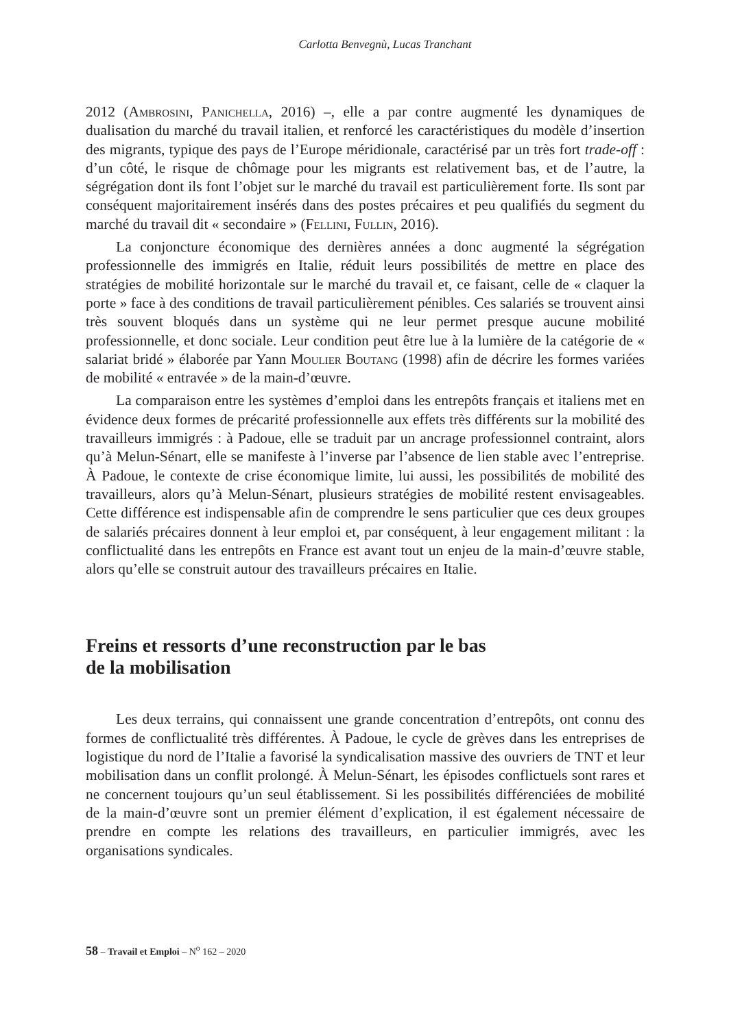Carlotta Benvegnù, Lucas Tranchant
2012 (Ambrosini, Panichella, 2016) –, elle a par contre augmenté les dynamiques de dualisation du marché du travail italien, et renforcé les caractéristiques du modèle d’insertion des migrants, typique des pays de l’Europe méridionale, caractérisé par un très fort trade-off : d’un côté, le risque de chômage pour les migrants est relativement bas, et de l’autre, la ségrégation dont ils font l’objet sur le marché du travail est particulièrement forte. Ils sont par conséquent majoritairement insérés dans des postes précaires et peu qualifiés du segment du marché du travail dit « secondaire » (Fellini, Fullin, 2016).
La conjoncture économique des dernières années a donc augmenté la ségrégation professionnelle des immigrés en Italie, réduit leurs possibilités de mettre en place des stratégies de mobilité horizontale sur le marché du travail et, ce faisant, celle de « claquer la porte » face à des conditions de travail particulièrement pénibles. Ces salariés se trouvent ainsi très souvent bloqués dans un système qui ne leur permet presque aucune mobilité professionnelle, et donc sociale. Leur condition peut être lue à la lumière de la catégorie de « salariat bridé » élaborée par Yann Moulier Boutang (1998) afin de décrire les formes variées de mobilité « entravée » de la main-d’œuvre.
La comparaison entre les systèmes d’emploi dans les entrepôts français et italiens met en évidence deux formes de précarité professionnelle aux effets très différents sur la mobilité des travailleurs immigrés : à Padoue, elle se traduit par un ancrage professionnel contraint, alors qu’à Melun-Sénart, elle se manifeste à l’inverse par l’absence de lien stable avec l’entreprise. À Padoue, le contexte de crise économique limite, lui aussi, les possibilités de mobilité des travailleurs, alors qu’à Melun-Sénart, plusieurs stratégies de mobilité restent envisageables. Cette différence est indispensable afin de comprendre le sens particulier que ces deux groupes de salariés précaires donnent à leur emploi et, par conséquent, à leur engagement militant : la conflictualité dans les entrepôts en France est avant tout un enjeu de la main-d’œuvre stable, alors qu’elle se construit autour des travailleurs précaires en Italie.
Freins et ressorts d’une reconstruction par le bas
de la mobilisation
Les deux terrains, qui connaissent une grande concentration d’entrepôts, ont connu des formes de conflictualité très différentes. À Padoue, le cycle de grèves dans les entreprises de logistique du nord de l’Italie a favorisé la syndicalisation massive des ouvriers de TNT et leur mobilisation dans un conflit prolongé. À Melun-Sénart, les épisodes conflictuels sont rares et ne concernent toujours qu’un seul établissement. Si les possibilités différenciées de mobilité de la main-d’œuvre sont un premier élément d’explication, il est également nécessaire de prendre en compte les relations des travailleurs, en particulier immigrés, avec les organisations syndicales.
58 – Travail et Emploi – N<sup>o</sup> 162 – 2020